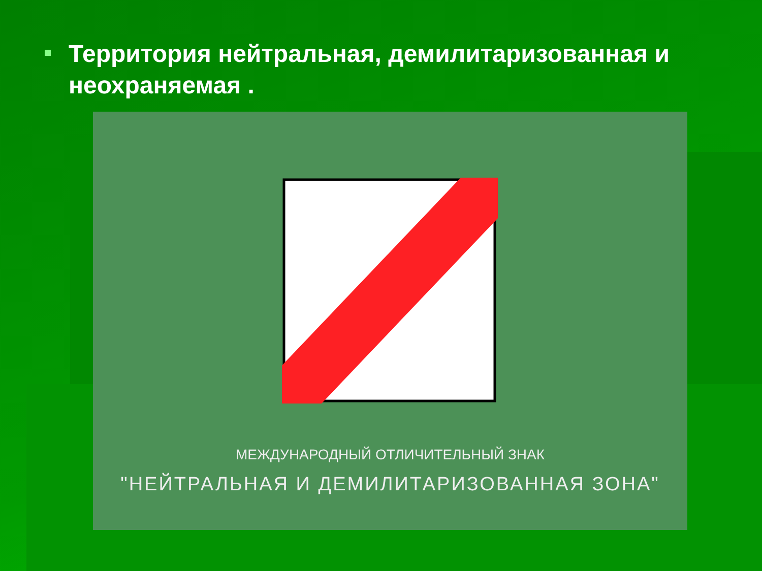Территория нейтральная, демилитаризованная и неохраняемая .
МЕЖДУНАРОДНЫЙ ОТЛИЧИТЕЛЬНЫЙ ЗНАК
"НЕЙТРАЛЬНАЯ И ДЕМИЛИТАРИЗОВАННАЯ ЗОНА"